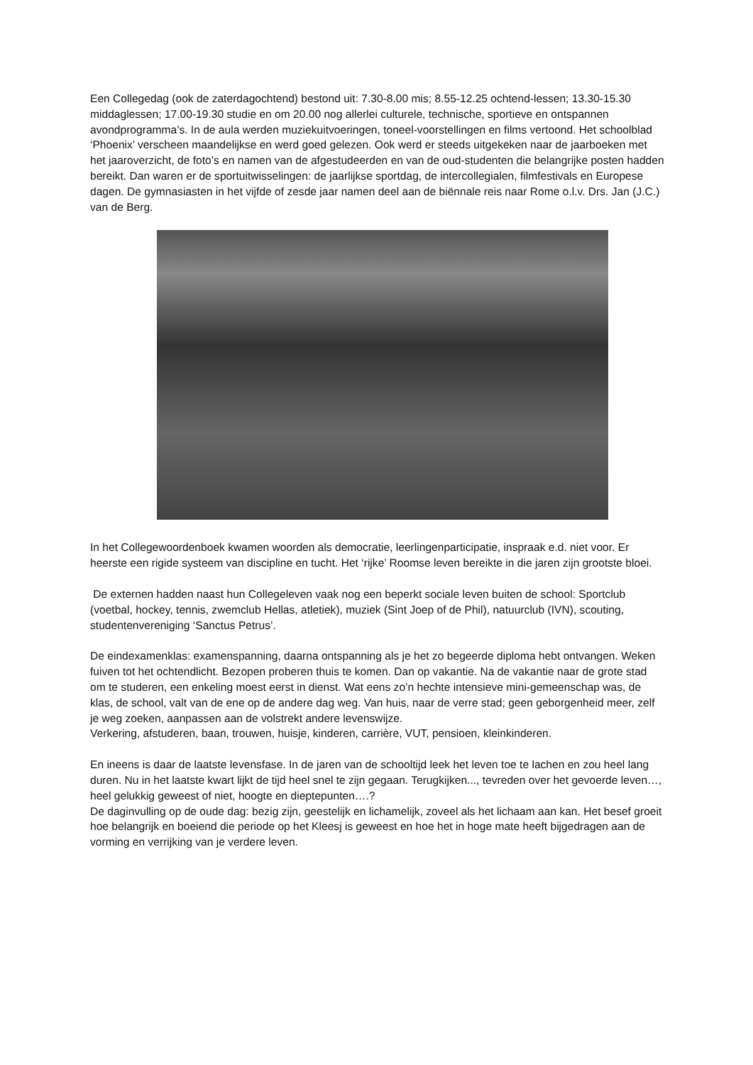Een Collegedag (ook de zaterdagochtend) bestond uit: 7.30-8.00 mis; 8.55-12.25 ochtend-lessen; 13.30-15.30 middaglessen; 17.00-19.30 studie en om 20.00 nog allerlei culturele, technische, sportieve en ontspannen avondprogramma’s. In de aula werden muziekuitvoeringen, toneel-voorstellingen en films vertoond. Het schoolblad ‘Phoenix’ verscheen maandelijkse en werd goed gelezen. Ook werd er steeds uitgekeken naar de jaarboeken met het jaaroverzicht, de foto’s en namen van de afgestudeerden en van de oud-studenten die belangrijke posten hadden bereikt. Dan waren er de sportuitwisselingen: de jaarlijkse sportdag, de intercollegialen, filmfestivals en Europese dagen. De gymnasiasten in het vijfde of zesde jaar namen deel aan de biënnale reis naar Rome o.l.v. Drs. Jan (J.C.) van de Berg.
In het Collegewoordenboek kwamen woorden als democratie, leerlingenparticipatie, inspraak e.d. niet voor. Er heerste een rigide systeem van discipline en tucht. Het ‘rijke’ Roomse leven bereikte in die jaren zijn grootste bloei.
De externen hadden naast hun Collegeleven vaak nog een beperkt sociale leven buiten de school: Sportclub (voetbal, hockey, tennis, zwemclub Hellas, atletiek), muziek (Sint Joep of de Phil), natuurclub (IVN), scouting, studentenvereniging ‘Sanctus Petrus’.
De eindexamenklas: examenspanning, daarna ontspanning als je het zo begeerde diploma hebt ontvangen. Weken fuiven tot het ochtendlicht. Bezopen proberen thuis te komen. Dan op vakantie. Na de vakantie naar de grote stad om te studeren, een enkeling moest eerst in dienst. Wat eens zo’n hechte intensieve mini-gemeenschap was, de klas, de school, valt van de ene op de andere dag weg. Van huis, naar de verre stad; geen geborgenheid meer, zelf je weg zoeken, aanpassen aan de volstrekt andere levenswijze.
Verkering, afstuderen, baan, trouwen, huisje, kinderen, carrière, VUT, pensioen, kleinkinderen.
En ineens is daar de laatste levensfase. In de jaren van de schooltijd leek het leven toe te lachen en zou heel lang duren. Nu in het laatste kwart lijkt de tijd heel snel te zijn gegaan. Terugkijken..., tevreden over het gevoerde leven…, heel gelukkig geweest of niet, hoogte en dieptepunten….?
De daginvulling op de oude dag: bezig zijn, geestelijk en lichamelijk, zoveel als het lichaam aan kan. Het besef groeit hoe belangrijk en boeiend die periode op het Kleesj is geweest en hoe het in hoge mate heeft bijgedragen aan de vorming en verrijking van je verdere leven.